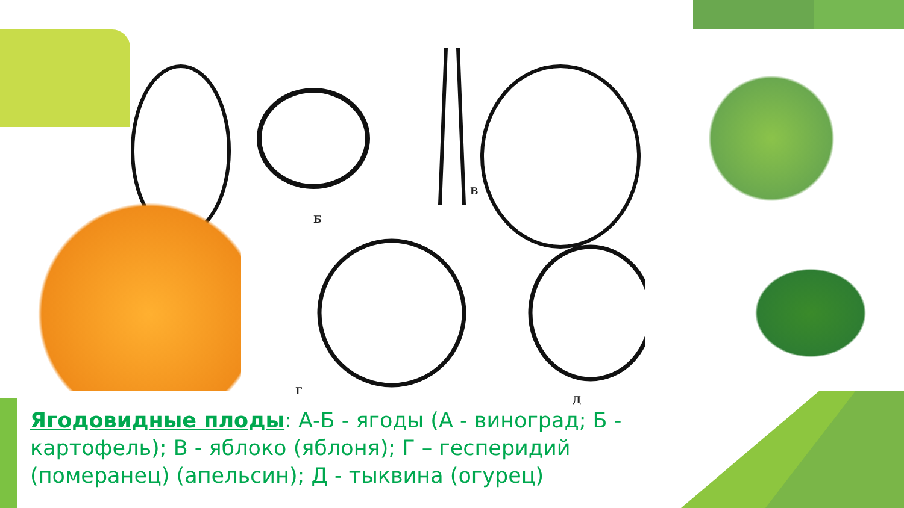Б
В
Г
Д
Ягодовидные плоды: А-Б - ягоды (А - виноград; Б - картофель); В - яблоко (яблоня); Г – гесперидий (померанец) (апельсин); Д - тыквина (огурец)